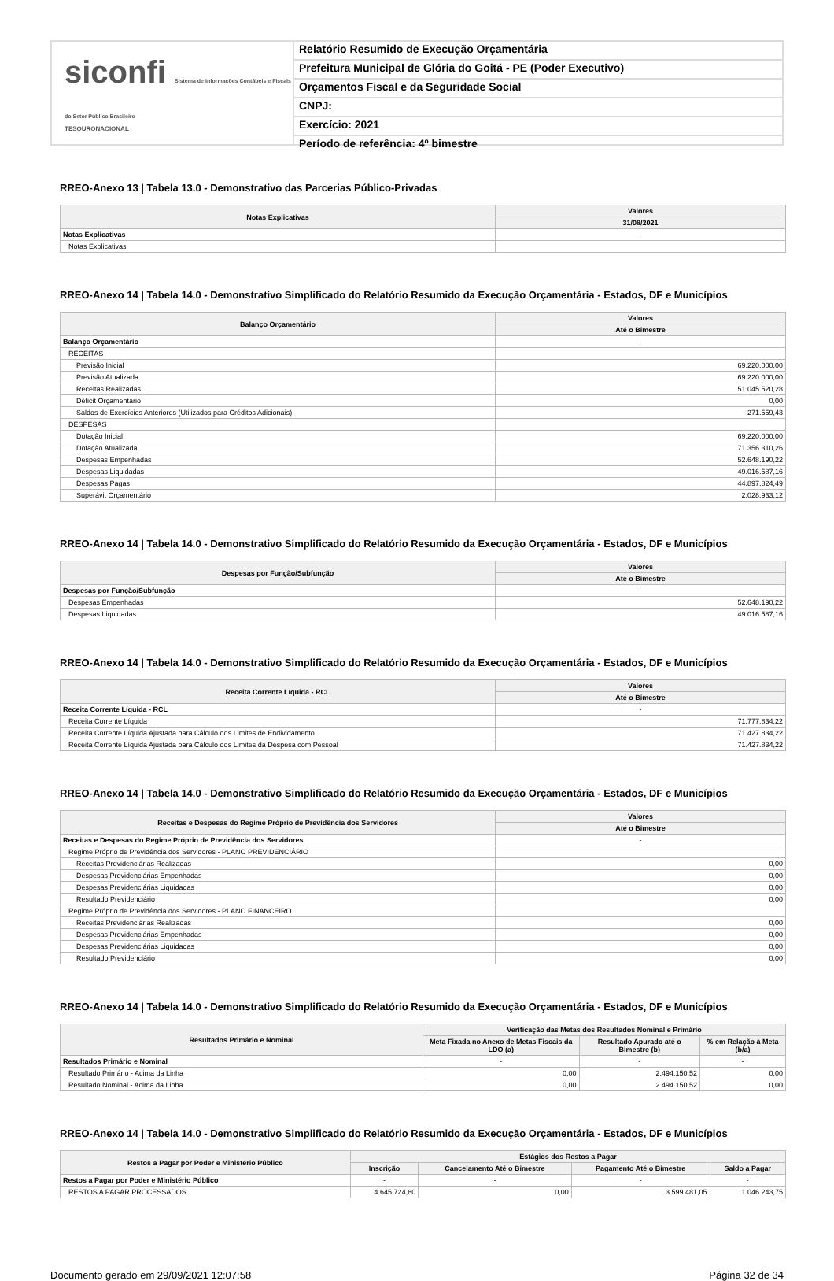siconfi Sistema de Informações Contábeis e Fiscais do Setor Público Brasileiro
TESOURONACIONAL
Relatório Resumido de Execução Orçamentária
Prefeitura Municipal de Glória do Goitá - PE (Poder Executivo)
Orçamentos Fiscal e da Seguridade Social
CNPJ:
Exercício: 2021
Período de referência: 4º bimestre
RREO-Anexo 13 | Tabela 13.0 - Demonstrativo das Parcerias Público-Privadas
| Notas Explicativas | Valores |
| --- | --- |
| | 31/08/2021 |
| Notas Explicativas | - |
| Notas Explicativas | |
RREO-Anexo 14 | Tabela 14.0 - Demonstrativo Simplificado do Relatório Resumido da Execução Orçamentária - Estados, DF e Municípios
| Balanço Orçamentário | Valores |
| --- | --- |
| | Até o Bimestre |
| Balanço Orçamentário | - |
| RECEITAS | |
| Previsão Inicial | 69.220.000,00 |
| Previsão Atualizada | 69.220.000,00 |
| Receitas Realizadas | 51.045.520,28 |
| Déficit Orçamentário | 0,00 |
| Saldos de Exercícios Anteriores (Utilizados para Créditos Adicionais) | 271.559,43 |
| DESPESAS | |
| Dotação Inicial | 69.220.000,00 |
| Dotação Atualizada | 71.356.310,26 |
| Despesas Empenhadas | 52.648.190,22 |
| Despesas Liquidadas | 49.016.587,16 |
| Despesas Pagas | 44.897.824,49 |
| Superávit Orçamentário | 2.028.933,12 |
RREO-Anexo 14 | Tabela 14.0 - Demonstrativo Simplificado do Relatório Resumido da Execução Orçamentária - Estados, DF e Municípios
| Despesas por Função/Subfunção | Valores |
| --- | --- |
| | Até o Bimestre |
| Despesas por Função/Subfunção | - |
| Despesas Empenhadas | 52.648.190,22 |
| Despesas Liquidadas | 49.016.587,16 |
RREO-Anexo 14 | Tabela 14.0 - Demonstrativo Simplificado do Relatório Resumido da Execução Orçamentária - Estados, DF e Municípios
| Receita Corrente Líquida - RCL | Valores |
| --- | --- |
| | Até o Bimestre |
| Receita Corrente Líquida - RCL | - |
| Receita Corrente Líquida | 71.777.834,22 |
| Receita Corrente Líquida Ajustada para Cálculo dos Limites de Endividamento | 71.427.834,22 |
| Receita Corrente Líquida Ajustada para Cálculo dos Limites da Despesa com Pessoal | 71.427.834,22 |
RREO-Anexo 14 | Tabela 14.0 - Demonstrativo Simplificado do Relatório Resumido da Execução Orçamentária - Estados, DF e Municípios
| Receitas e Despesas do Regime Próprio de Previdência dos Servidores | Valores |
| --- | --- |
| | Até o Bimestre |
| Receitas e Despesas do Regime Próprio de Previdência dos Servidores | - |
| Regime Próprio de Previdência dos Servidores - PLANO PREVIDENCIÁRIO | |
| Receitas Previdenciárias Realizadas | 0,00 |
| Despesas Previdenciárias Empenhadas | 0,00 |
| Despesas Previdenciárias Liquidadas | 0,00 |
| Resultado Previdenciário | 0,00 |
| Regime Próprio de Previdência dos Servidores - PLANO FINANCEIRO | |
| Receitas Previdenciárias Realizadas | 0,00 |
| Despesas Previdenciárias Empenhadas | 0,00 |
| Despesas Previdenciárias Liquidadas | 0,00 |
| Resultado Previdenciário | 0,00 |
RREO-Anexo 14 | Tabela 14.0 - Demonstrativo Simplificado do Relatório Resumido da Execução Orçamentária - Estados, DF e Municípios
| Resultados Primário e Nominal | Verificação das Metas dos Resultados Nominal e Primário | | |
| --- | --- | --- | --- |
| | Meta Fixada no Anexo de Metas Fiscais da LDO (a) | Resultado Apurado até o Bimestre (b) | % em Relação à Meta (b/a) |
| Resultados Primário e Nominal | - | - | - |
| Resultado Primário - Acima da Linha | 0,00 | 2.494.150,52 | 0,00 |
| Resultado Nominal - Acima da Linha | 0,00 | 2.494.150,52 | 0,00 |
RREO-Anexo 14 | Tabela 14.0 - Demonstrativo Simplificado do Relatório Resumido da Execução Orçamentária - Estados, DF e Municípios
| Restos a Pagar por Poder e Ministério Público | Estágios dos Restos a Pagar | | | |
| --- | --- | --- | --- | --- |
| | Inscrição | Cancelamento Até o Bimestre | Pagamento Até o Bimestre | Saldo a Pagar |
| Restos a Pagar por Poder e Ministério Público | - | - | - | - |
| RESTOS A PAGAR PROCESSADOS | 4.645.724,80 | 0,00 | 3.599.481,05 | 1.046.243,75 |
Documento gerado em 29/09/2021 12:07:58 Página 32 de 34